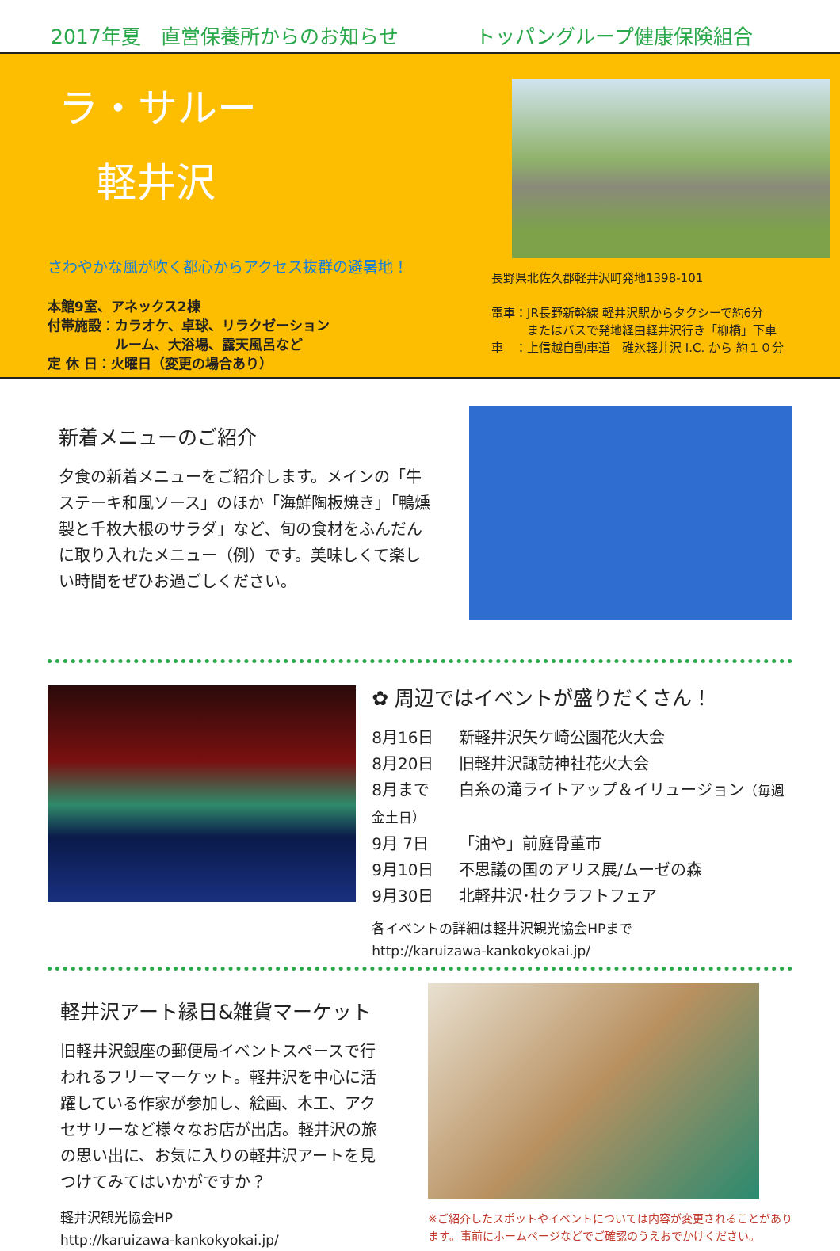2017年夏　直営保養所からのお知らせ トッパングループ健康保険組合
ラ・サルー
軽井沢
さわやかな風が吹く都心からアクセス抜群の避暑地！
本館9室、アネックス2棟
付帯施設：カラオケ、卓球、リラクゼーション
　　　　　ルーム、大浴場、露天風呂など
定 休 日：火曜日（変更の場合あり）
長野県北佐久郡軽井沢町発地1398-101
電車：JR長野新幹線 軽井沢駅からタクシーで約6分
　　　またはバスで発地経由軽井沢行き「柳橋」下車
車　：上信越自動車道　碓氷軽井沢 I.C. から 約１０分
新着メニューのご紹介
夕食の新着メニューをご紹介します。メインの「牛ステーキ和風ソース」のほか「海鮮陶板焼き」「鴨燻製と千枚大根のサラダ」など、旬の食材をふんだんに取り入れたメニュー（例）です。美味しくて楽しい時間をぜひお過ごしください。
✿ 周辺ではイベントが盛りだくさん！
8月16日 新軽井沢矢ケ崎公園花火大会
8月20日 旧軽井沢諏訪神社花火大会
8月まで 白糸の滝ライトアップ＆イリュージョン（毎週金土日）
9月 7日 「油や」前庭骨董市
9月10日 不思議の国のアリス展/ムーゼの森
9月30日 北軽井沢･杜クラフトフェア
各イベントの詳細は軽井沢観光協会HPまで
http://karuizawa-kankokyokai.jp/
軽井沢アート縁日&雑貨マーケット
旧軽井沢銀座の郵便局イベントスペースで行われるフリーマーケット。軽井沢を中心に活躍している作家が参加し、絵画、木工、アクセサリーなど様々なお店が出店。軽井沢の旅の思い出に、お気に入りの軽井沢アートを見つけてみてはいかがですか？
軽井沢観光協会HP
http://karuizawa-kankokyokai.jp/
※ご紹介したスポットやイベントについては内容が変更されることがあります。事前にホームページなどでご確認のうえおでかけください。